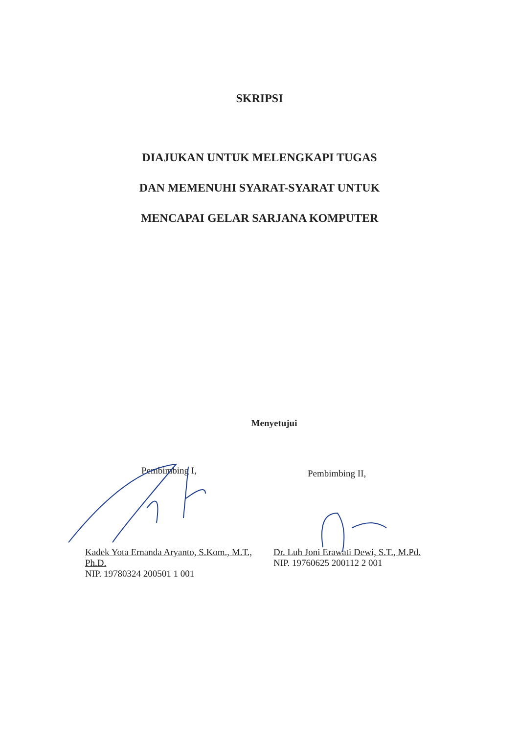SKRIPSI
DIAJUKAN UNTUK MELENGKAPI TUGAS
DAN MEMENUHI SYARAT-SYARAT UNTUK
MENCAPAI GELAR SARJANA KOMPUTER
Menyetujui
Pembimbing I,
Kadek Yota Ernanda Aryanto, S.Kom., M.T., Ph.D.
NIP. 19780324 200501 1 001
Pembimbing II,
Dr. Luh Joni Erawati Dewi, S.T., M.Pd.
NIP. 19760625 200112 2 001